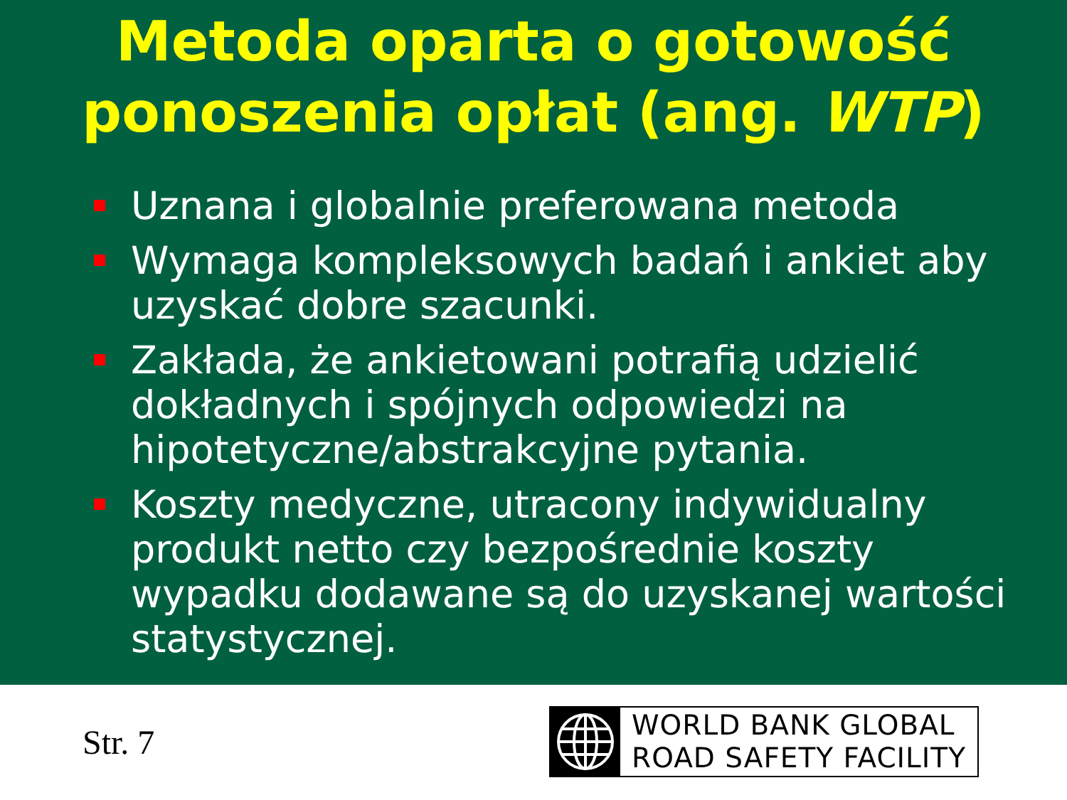Metoda oparta o gotowość
ponoszenia opłat (ang. WTP)
Uznana i globalnie preferowana metoda
Wymaga kompleksowych badań i ankiet aby uzyskać dobre szacunki.
Zakłada, że ankietowani potrafią udzielić dokładnych i spójnych odpowiedzi na hipotetyczne/abstrakcyjne pytania.
Koszty medyczne, utracony indywidualny produkt netto czy bezpośrednie koszty wypadku dodawane są do uzyskanej wartości statystycznej.
Str. 7
WORLD BANK GLOBAL
ROAD SAFETY FACILITY